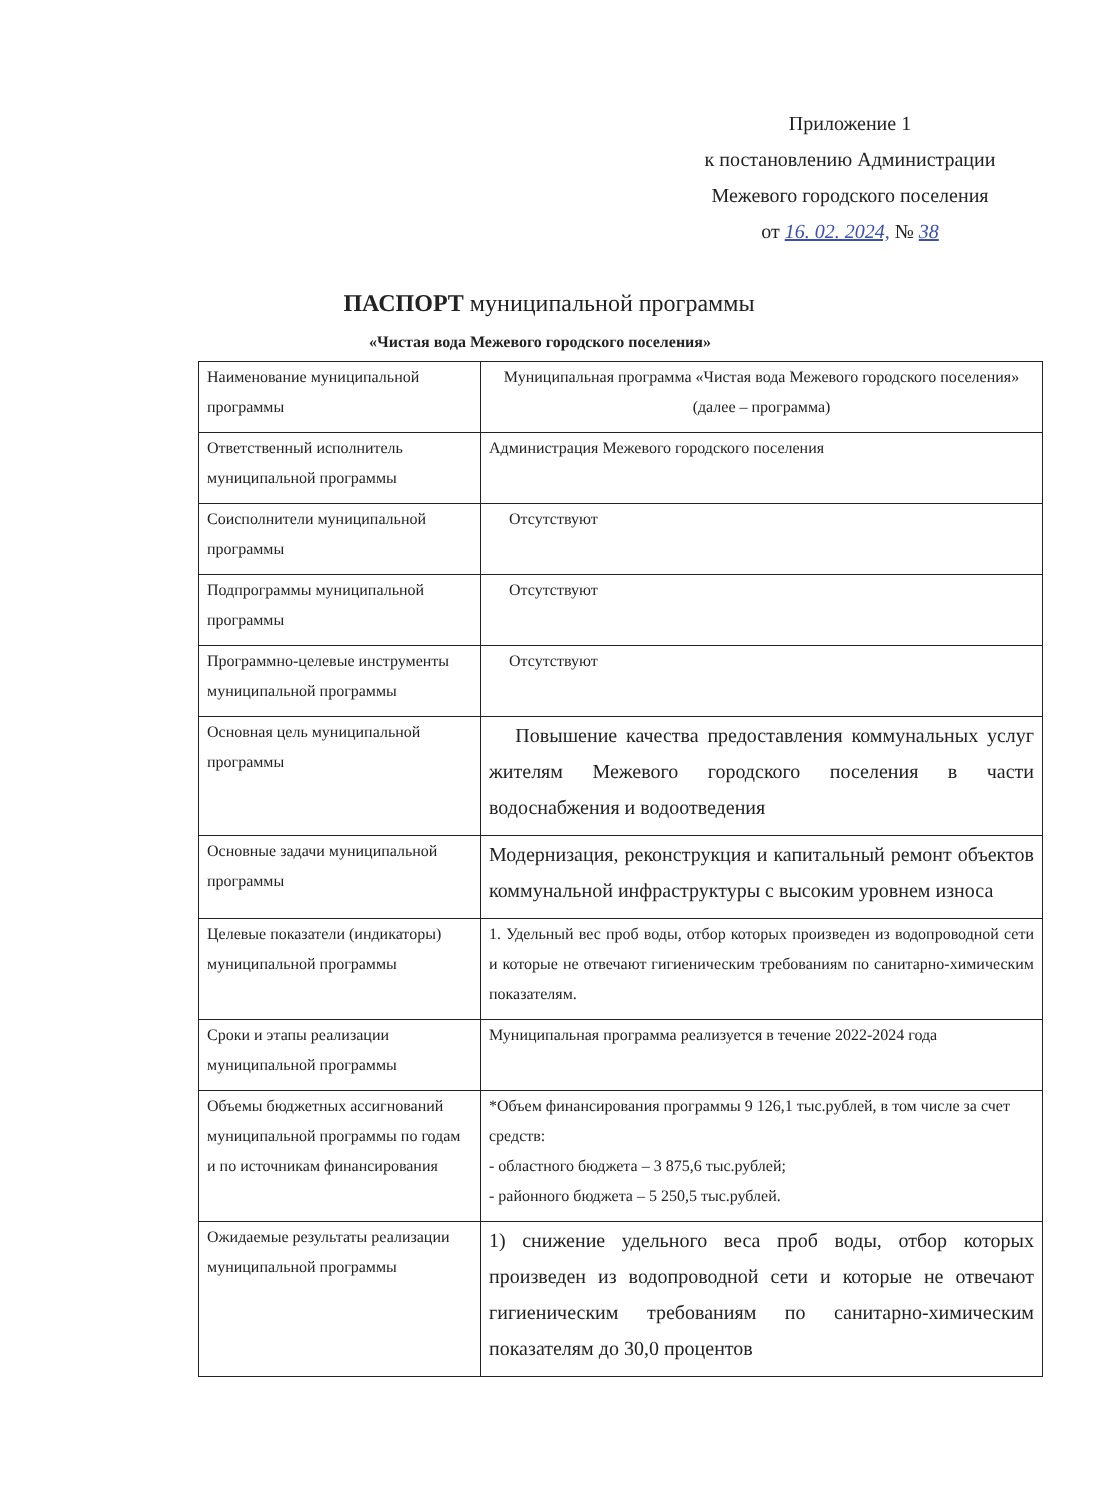Приложение 1
к постановлению Администрации
Межевого городского поселения
от 16. 02. 2024, № 38
ПАСПОРТ муниципальной программы
«Чистая вода Межевого городского поселения»
| Наименование муниципальной программы | Муниципальная программа «Чистая вода Межевого городского поселения» (далее – программа) |
| Ответственный исполнитель муниципальной программы | Администрация Межевого городского поселения |
| Соисполнители муниципальной программы | Отсутствуют |
| Подпрограммы муниципальной программы | Отсутствуют |
| Программно-целевые инструменты муниципальной программы | Отсутствуют |
| Основная цель муниципальной программы | Повышение качества предоставления коммунальных услуг жителям Межевого городского поселения в части водоснабжения и водоотведения |
| Основные задачи муниципальной программы | Модернизация, реконструкция и капитальный ремонт объектов коммунальной инфраструктуры с высоким уровнем износа |
| Целевые показатели (индикаторы) муниципальной программы | 1. Удельный вес проб воды, отбор которых произведен из водопроводной сети и которые не отвечают гигиеническим требованиям по санитарно-химическим показателям. |
| Сроки и этапы реализации муниципальной программы | Муниципальная программа реализуется в течение 2022-2024 года |
| Объемы бюджетных ассигнований муниципальной программы по годам и по источникам финансирования | *Объем финансирования программы 9 126,1 тыс.рублей, в том числе за счет средств: - областного бюджета – 3 875,6 тыс.рублей; - районного бюджета – 5 250,5 тыс.рублей. |
| Ожидаемые результаты реализации муниципальной программы | 1) снижение удельного веса проб воды, отбор которых произведен из водопроводной сети и которые не отвечают гигиеническим требованиям по санитарно-химическим показателям до 30,0 процентов |